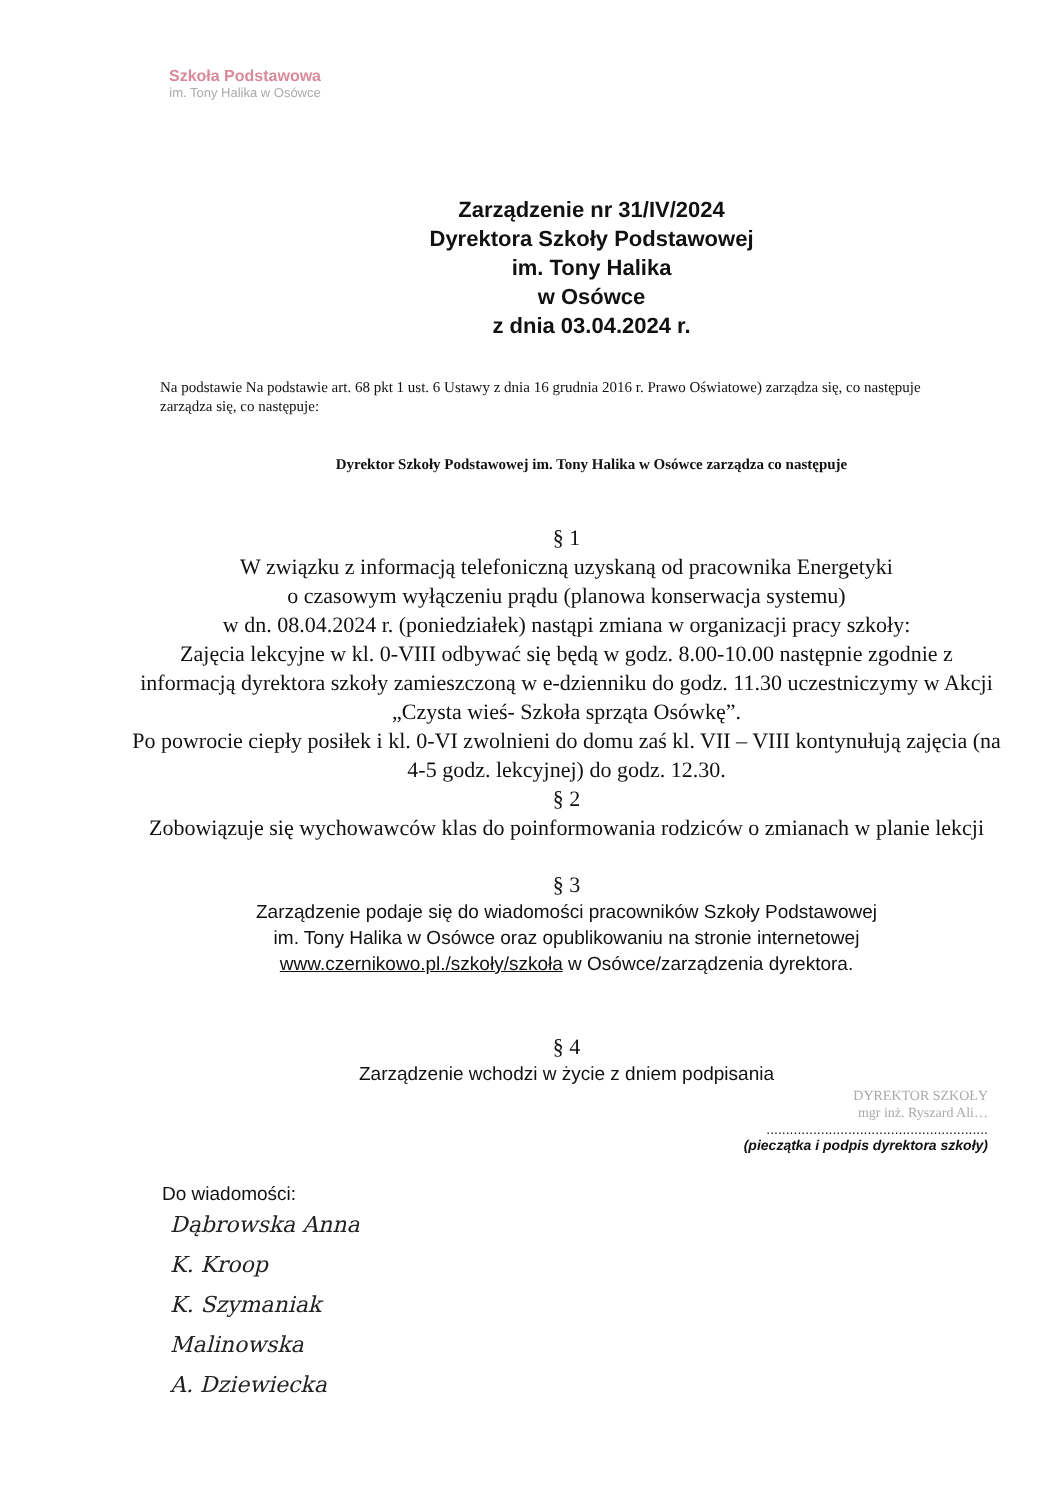Szkoła Podstawowa
im. Tony Halika w Osówce
Zarządzenie nr 31/IV/2024
Dyrektora Szkoły Podstawowej
im. Tony Halika
w Osówce
z dnia 03.04.2024 r.
Na podstawie Na podstawie art. 68 pkt 1 ust. 6 Ustawy z dnia 16 grudnia 2016 r. Prawo Oświatowe) zarządza się, co następuje zarządza się, co następuje:
Dyrektor Szkoły Podstawowej im. Tony Halika w Osówce zarządza co następuje
§ 1
W związku z informacją telefoniczną uzyskaną od pracownika Energetyki
o czasowym wyłączeniu prądu (planowa konserwacja systemu)
w dn. 08.04.2024 r. (poniedziałek) nastąpi zmiana w organizacji pracy szkoły:
Zajęcia lekcyjne w kl. 0-VIII odbywać się będą w godz. 8.00-10.00 następnie zgodnie z informacją dyrektora szkoły zamieszczoną w e-dzienniku do godz. 11.30 uczestniczymy w Akcji „Czysta wieś- Szkoła sprząta Osówkę”.
Po powrocie ciepły posiłek i kl. 0-VI zwolnieni do domu zaś kl. VII – VIII kontynułują zajęcia (na 4-5 godz. lekcyjnej) do godz. 12.30.
§ 2
Zobowiązuje się wychowawców klas do poinformowania rodziców o zmianach w planie lekcji
§ 3
Zarządzenie podaje się do wiadomości pracowników Szkoły Podstawowej
im. Tony Halika w Osówce oraz opublikowaniu na stronie internetowej
www.czernikowo.pl./szkoły/szkoła w Osówce/zarządzenia dyrektora.
§ 4
Zarządzenie wchodzi w życie z dniem podpisania
DYREKTOR SZKOŁY
mgr inż. Ryszard Ali…
.........................................................
(pieczątka i podpis dyrektora szkoły)
Do wiadomości:
Dąbrowska Anna
K. Kroop
K. Szymaniak
Malinowska
A. Dziewiecka